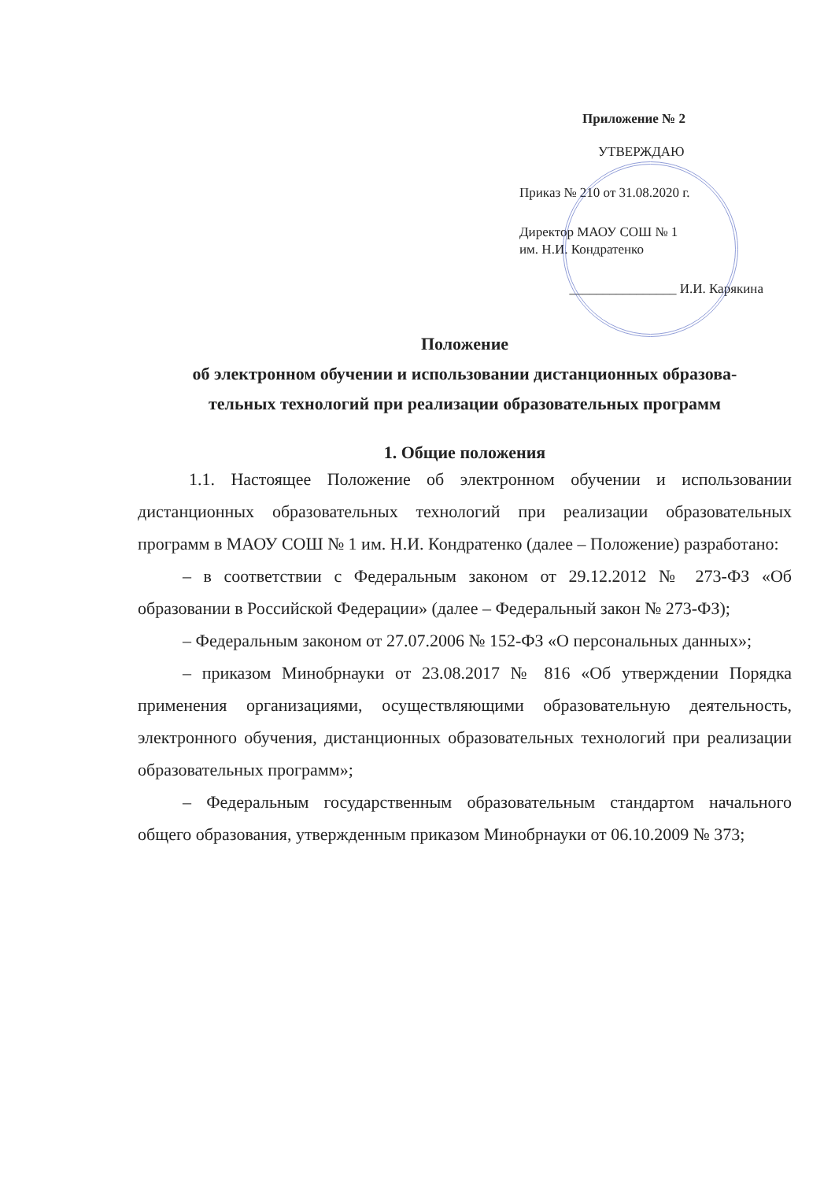Приложение № 2
УТВЕРЖДАЮ
Приказ № 210 от 31.08.2020 г.
Директор МАОУ СОШ № 1
им. Н.И. Кондратенко
________________ И.И. Карякина
Положение
об электронном обучении и использовании дистанционных образова-
тельных технологий при реализации образовательных программ
1. Общие положения
1.1. Настоящее Положение об электронном обучении и использовании дистанционных образовательных технологий при реализации образовательных программ в МАОУ СОШ № 1 им. Н.И. Кондратенко (далее – Положение) разработано:
– в соответствии с Федеральным законом от 29.12.2012 № 273-ФЗ «Об образовании в Российской Федерации» (далее – Федеральный закон № 273-ФЗ);
– Федеральным законом от 27.07.2006 № 152-ФЗ «О персональных данных»;
– приказом Минобрнауки от 23.08.2017 № 816 «Об утверждении Порядка применения организациями, осуществляющими образовательную деятельность, электронного обучения, дистанционных образовательных технологий при реализации образовательных программ»;
– Федеральным государственным образовательным стандартом начального общего образования, утвержденным приказом Минобрнауки от 06.10.2009 № 373;